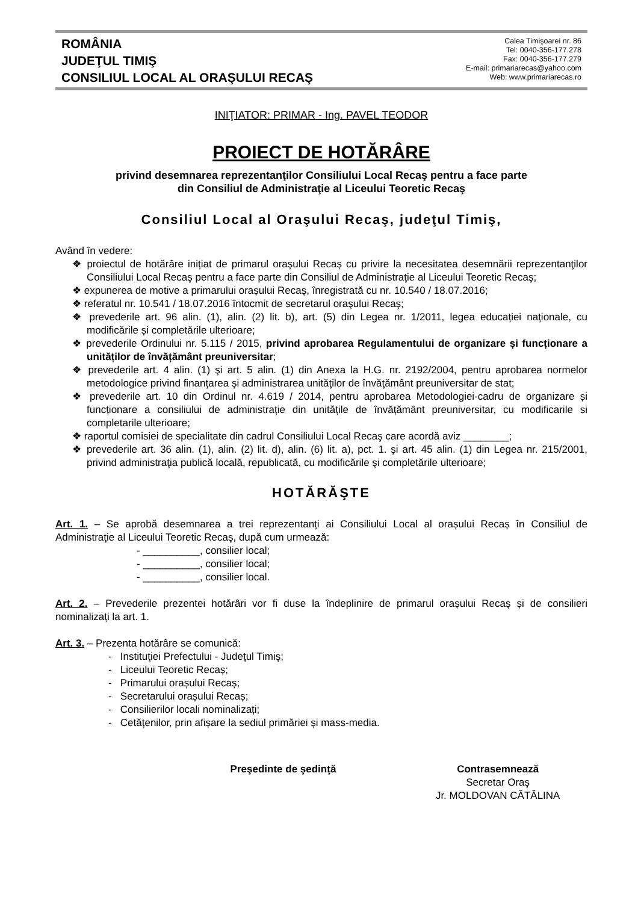ROMÂNIA
JUDEŢUL TIMIŞ
CONSILIUL LOCAL AL ORAŞULUI RECAŞ
Calea Timişoarei nr. 86
Tel: 0040-356-177.278
Fax: 0040-356-177.279
E-mail: primariarecas@yahoo.com
Web: www.primariarecas.ro
INIŢIATOR: PRIMAR - Ing. PAVEL TEODOR
PROIECT DE HOTĂRÂRE
privind desemnarea reprezentanţilor Consiliului Local Recaş pentru a face parte
din Consiliul de Administraţie al Liceului Teoretic Recaş
Consiliul Local al Oraşului Recaş, judeţul Timiş,
Având în vedere:
❖ proiectul de hotărâre inițiat de primarul orașului Recaș cu privire la necesitatea desemnării reprezentanţilor Consiliului Local Recaş pentru a face parte din Consiliul de Administraţie al Liceului Teoretic Recaş;
❖ expunerea de motive a primarului orașului Recaș, înregistrată cu nr. 10.540 / 18.07.2016;
❖ referatul nr. 10.541 / 18.07.2016 întocmit de secretarul oraşului Recaş;
❖ prevederile art. 96 alin. (1), alin. (2) lit. b), art. (5) din Legea nr. 1/2011, legea educației naționale, cu modificările și completările ulterioare;
❖ prevederile Ordinului nr. 5.115 / 2015, privind aprobarea Regulamentului de organizare și funcționare a unităților de învățământ preuniversitar;
❖ prevederile art. 4 alin. (1) şi art. 5 alin. (1) din Anexa la H.G. nr. 2192/2004, pentru aprobarea normelor metodologice privind finanţarea şi administrarea unităţilor de învăţământ preuniversitar de stat;
❖ prevederile art. 10 din Ordinul nr. 4.619 / 2014, pentru aprobarea Metodologiei-cadru de organizare și funcționare a consiliului de administrație din unitățile de învățământ preuniversitar, cu modificarile si completarile ulterioare;
❖ raportul comisiei de specialitate din cadrul Consiliului Local Recaş care acordă aviz ________;
❖ prevederile art. 36 alin. (1), alin. (2) lit. d), alin. (6) lit. a), pct. 1. şi art. 45 alin. (1) din Legea nr. 215/2001, privind administraţia publică locală, republicată, cu modificările şi completările ulterioare;
HOTĂRĂŞTE
Art. 1. – Se aprobă desemnarea a trei reprezentanți ai Consiliului Local al orașului Recaș în Consiliul de Administraţie al Liceului Teoretic Recaş, după cum urmează:
- __________, consilier local;
- __________, consilier local;
- __________, consilier local.
Art. 2. – Prevederile prezentei hotărâri vor fi duse la îndeplinire de primarul orașului Recaș și de consilieri nominalizați la art. 1.
Art. 3. – Prezenta hotărâre se comunică:
- Instituţiei Prefectului - Judeţul Timiş;
- Liceului Teoretic Recaș;
- Primarului orașului Recaș;
- Secretarului orașului Recaș;
- Consilierilor locali nominalizați;
- Cetățenilor, prin afișare la sediul primăriei și mass-media.
Preşedinte de şedinţă Contrasemnează
Secretar Oraş
Jr. MOLDOVAN CĂTĂLINA